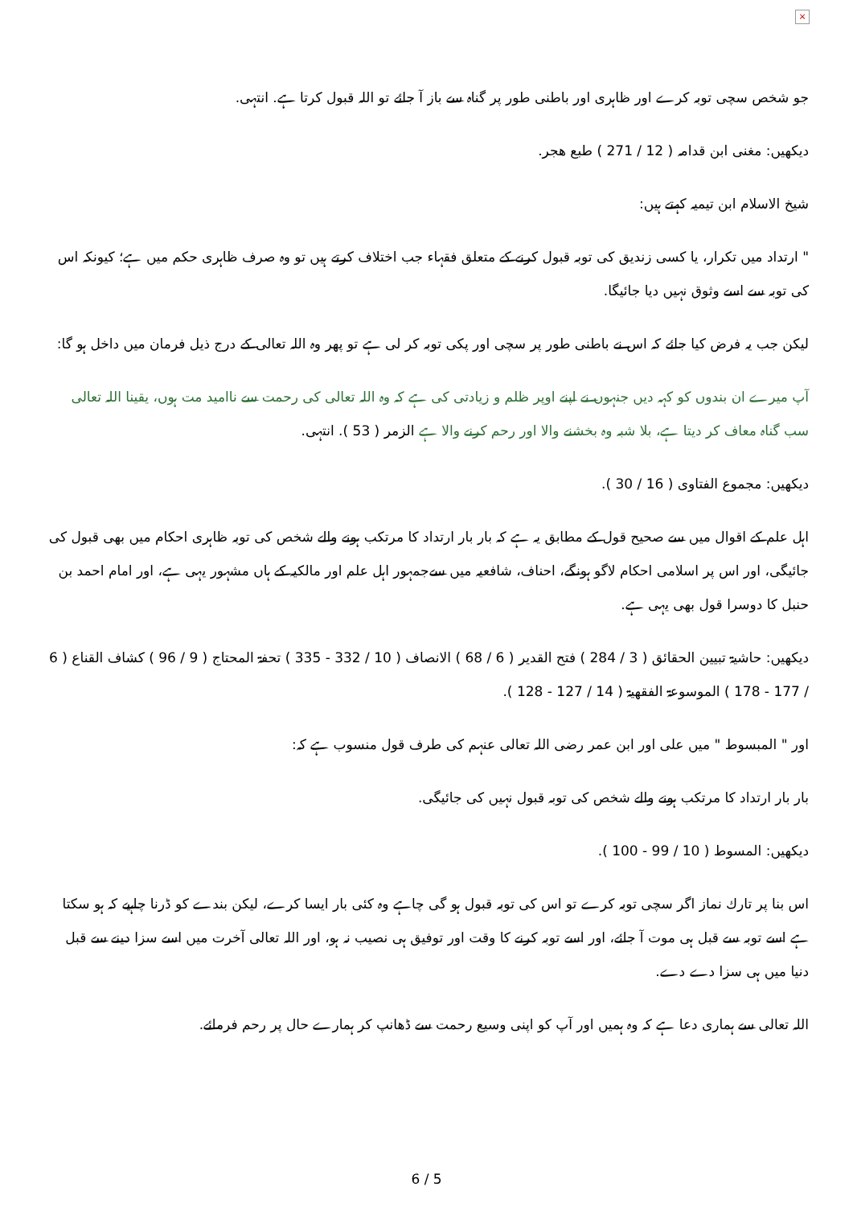×
جو شخص سچی توبہ کرے اور ظاہری اور باطنی طور پر گناہ سے باز آ جائے تو اللہ قبول کرتا ہے. انتہی.
دیکھیں: مغنی ابن قدامہ ( 12 / 271 ) طبع هجر.
شیخ الاسلام ابن تیمیہ کہتے ہیں:
" ارتداد میں تکرار، یا کسی زندیق کی توبہ قبول کرنے کے متعلق فقہاء جب اختلاف کرتے ہیں تو وہ صرف ظاہری حکم میں ہے؛ کیونکہ اس کی توبہ سے اسے وثوق نہیں دیا جائیگا.
لیکن جب یہ فرض کیا جائے کہ اس نے باطنی طور پر سچی اور پکی توبہ کر لی ہے تو پھر وہ اللہ تعالی کے درج ذیل فرمان میں داخل ہو گا:
آپ میرے ان بندوں کو کہہ دیں جنہوں نے اپنے اوپر ظلم و زیادتی کی ہے کہ وہ اللہ تعالی کی رحمت سے ناامید مت ہوں، یقینا اللہ تعالی سب گناہ معاف کر دیتا ہے، بلا شبہ وہ بخشنے والا اور رحم کرنے والا ہے الزمر ( 53 ). انتہی.
دیکھیں: مجموع الفتاوی ( 16 / 30 ).
اہل علم کے اقوال میں سے صحیح قول کے مطابق یہ ہے کہ بار بار ارتداد کا مرتکب ہونے والے شخص کی توبہ ظاہری احکام میں بھی قبول کی جائیگی، اور اس پر اسلامی احکام لاگو ہونگے، احناف، شافعیہ میں سےجمہور اہل علم اور مالکیہ کے ہاں مشہور یہی ہے، اور امام احمد بن حنبل کا دوسرا قول بھی یہی ہے.
دیکھیں: حاشیۃ تبیین الحقائق ( 3 / 284 ) فتح القدیر ( 6 / 68 ) الانصاف ( 10 / 332 - 335 ) تحفۃ المحتاج ( 9 / 96 ) کشاف القناع ( 6 / 177 - 178 ) الموسوعۃ الفقھیۃ ( 14 / 127 - 128 ).
اور " المبسوط " میں علی اور ابن عمر رضی اللہ تعالی عنہم کی طرف قول منسوب ہے کہ:
بار بار ارتداد کا مرتکب ہونے والے شخص کی توبہ قبول نہیں کی جائیگی.
دیکھیں: المسوط ( 10 / 99 - 100 ).
اس بنا پر تارك نماز اگر سچی توبہ کرے تو اس کی توبہ قبول ہو گی چاہے وہ کئی بار ایسا کرے، لیکن بندے کو ڈرنا چاہیے کہ ہو سکتا ہے اسے توبہ سے قبل ہی موت آ جائے، اور اسے توبہ کرنے کا وقت اور توفیق ہی نصیب نہ ہو، اور اللہ تعالی آخرت میں اسے سزا دینے سے قبل دنیا میں ہی سزا دے دے.
اللہ تعالی سے ہماری دعا ہے کہ وہ ہمیں اور آپ کو اپنی وسیع رحمت سے ڈھانپ کر ہمارے حال پر رحم فرمائے.
6 / 5